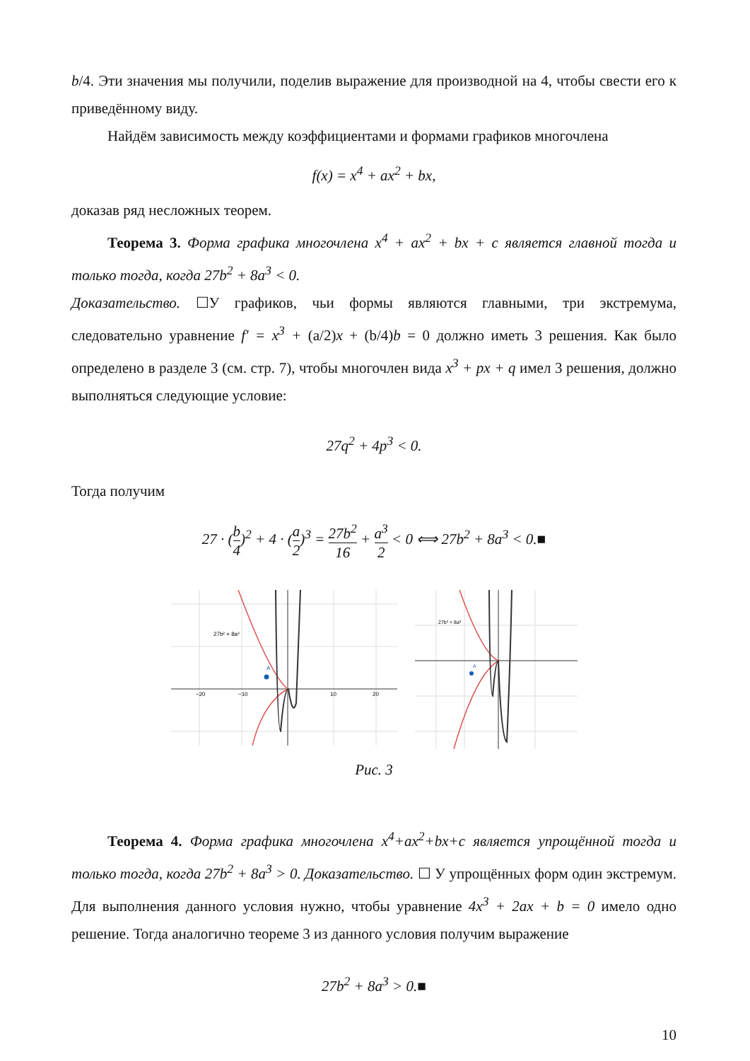b/4. Эти значения мы получили, поделив выражение для производной на 4, чтобы свести его к приведённому виду.
Найдём зависимость между коэффициентами и формами графиков многочлена
f(x) = x<sup>4</sup> + ax<sup>2</sup> + bx,
доказав ряд несложных теорем.
Теорема 3. Форма графика многочлена x<sup>4</sup> + ax<sup>2</sup> + bx + c является главной тогда и только тогда, когда 27b<sup>2</sup> + 8a<sup>3</sup> < 0.
Доказательство. ☐У графиков, чьи формы являются главными, три экстремума, следовательно уравнение f′ = x<sup>3</sup> + (a/2)x + (b/4)b = 0 должно иметь 3 решения. Как было определено в разделе 3 (см. стр. 7), чтобы многочлен вида x<sup>3</sup> + px + q имел 3 решения, должно выполняться следующие условие:
27q<sup>2</sup> + 4p<sup>3</sup> < 0.
Тогда получим
27 · (b 4)<sup>2</sup> + 4 · (a 2)<sup>3</sup> = 27b<sup>2</sup> 16 + a<sup>3</sup> 2 < 0 ⟺ 27b<sup>2</sup> + 8a<sup>3</sup> < 0.■
A
27b² + 8a³
−20
−10
10
20
A
27b² + 8a³
Рис. 3
Теорема 4. Форма графика многочлена x<sup>4</sup>+ax<sup>2</sup>+bx+c является упрощённой тогда и только тогда, когда 27b<sup>2</sup> + 8a<sup>3</sup> > 0. Доказательство. ☐ У упрощённых форм один экстремум. Для выполнения данного условия нужно, чтобы уравнение 4x<sup>3</sup> + 2ax + b = 0 имело одно решение. Тогда аналогично теореме 3 из данного условия получим выражение
27b<sup>2</sup> + 8a<sup>3</sup> > 0.■
10